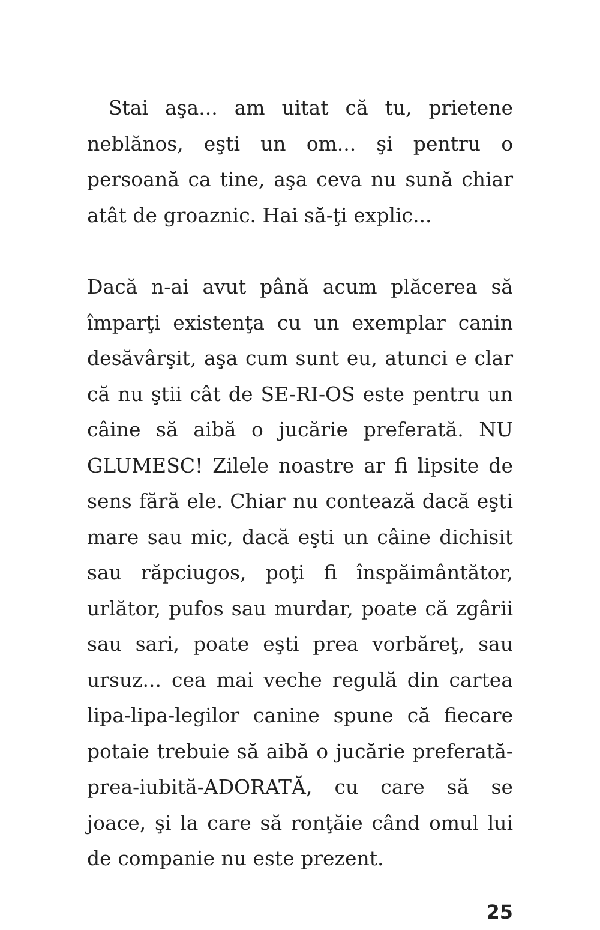Stai aşa... am uitat că tu, prietene neblă­nos, eşti un om... şi pentru o persoană ca tine, aşa ceva nu sună chiar atât de groaz­nic. Hai să-ţi explic...
Dacă n-ai avut până acum plăcerea să împarţi existenţa cu un exemplar canin desăvârşit, aşa cum sunt eu, atunci e clar că nu ştii cât de SE-RI-OS este pentru un câine să aibă o jucă­rie preferată. NU GLUMESC! Zilele noastre ar fi lipsite de sens fără ele. Chiar nu contează dacă eşti mare sau mic, dacă eşti un câine di­chisit sau răpciugos, poţi fi înspăimântător, urlător, pufos sau murdar, poate că zgârii sau sari, poate eşti prea vorbăreţ, sau ursuz... cea mai veche regulă din cartea lipa-lipa-legilor canine spune că fiecare potaie trebuie să aibă o jucărie preferată-prea-iubită-ADORATĂ, cu care să se joace, şi la care să ronţăie când omul lui de companie nu este prezent.
25